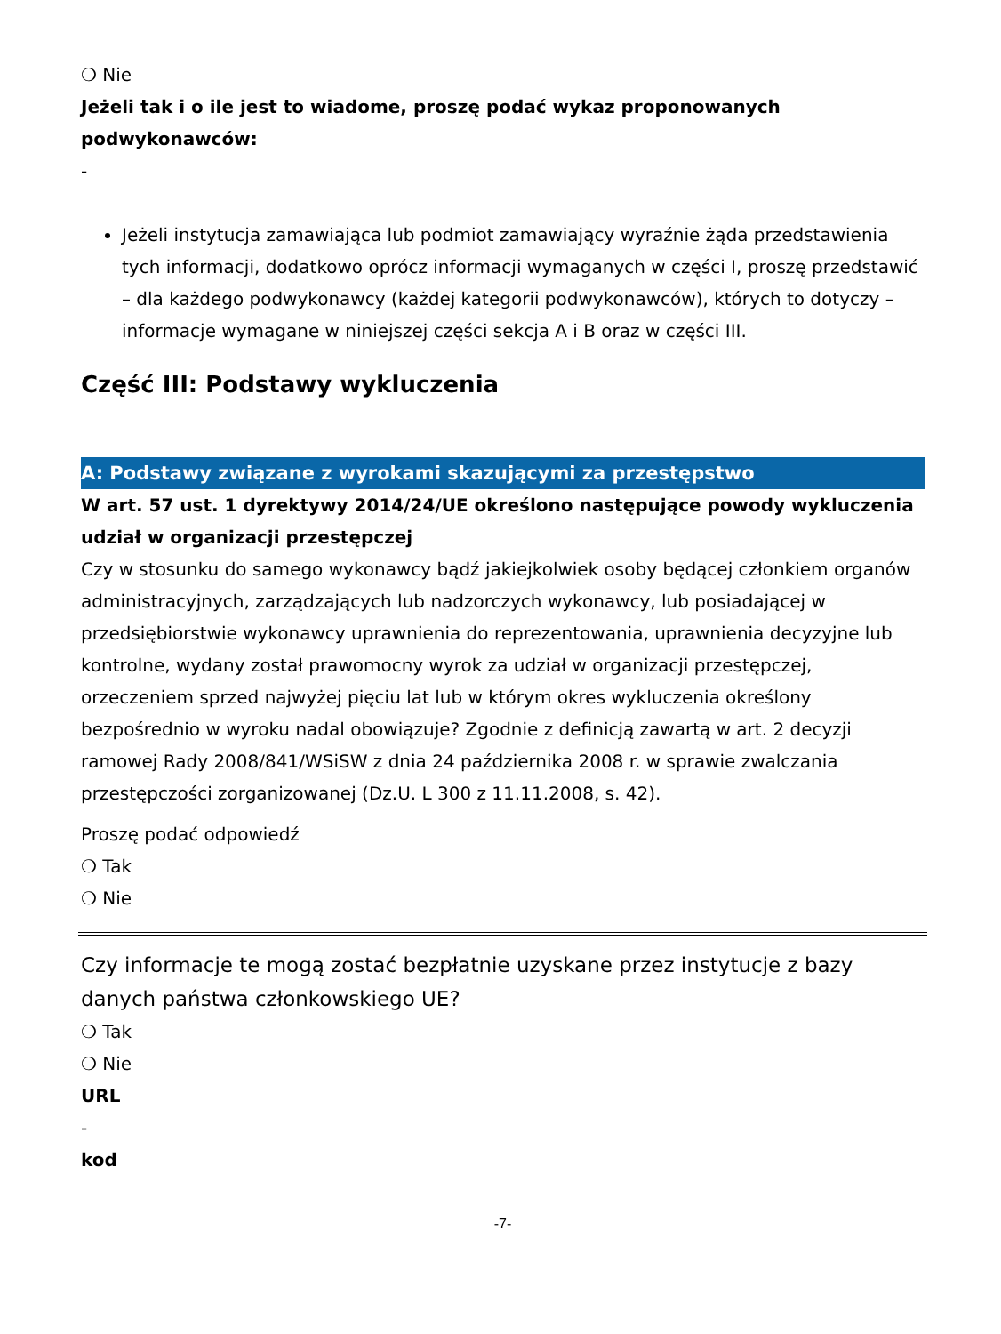❍ Nie
Jeżeli tak i o ile jest to wiadome, proszę podać wykaz proponowanych podwykonawców:
-
Jeżeli instytucja zamawiająca lub podmiot zamawiający wyraźnie żąda przedstawienia tych informacji, dodatkowo oprócz informacji wymaganych w części I, proszę przedstawić – dla każdego podwykonawcy (każdej kategorii podwykonawców), których to dotyczy – informacje wymagane w niniejszej części sekcja A i B oraz w części III.
Część III: Podstawy wykluczenia
A: Podstawy związane z wyrokami skazującymi za przestępstwo
W art. 57 ust. 1 dyrektywy 2014/24/UE określono następujące powody wykluczenia
udział w organizacji przestępczej
Czy w stosunku do samego wykonawcy bądź jakiejkolwiek osoby będącej członkiem organów administracyjnych, zarządzających lub nadzorczych wykonawcy, lub posiadającej w przedsiębiorstwie wykonawcy uprawnienia do reprezentowania, uprawnienia decyzyjne lub kontrolne, wydany został prawomocny wyrok za udział w organizacji przestępczej, orzeczeniem sprzed najwyżej pięciu lat lub w którym okres wykluczenia określony bezpośrednio w wyroku nadal obowiązuje? Zgodnie z definicją zawartą w art. 2 decyzji ramowej Rady 2008/841/WSiSW z dnia 24 października 2008 r. w sprawie zwalczania przestępczości zorganizowanej (Dz.U. L 300 z 11.11.2008, s. 42).
Proszę podać odpowiedź
❍ Tak
❍ Nie
Czy informacje te mogą zostać bezpłatnie uzyskane przez instytucje z bazy danych państwa członkowskiego UE?
❍ Tak
❍ Nie
URL
-
kod
-7-